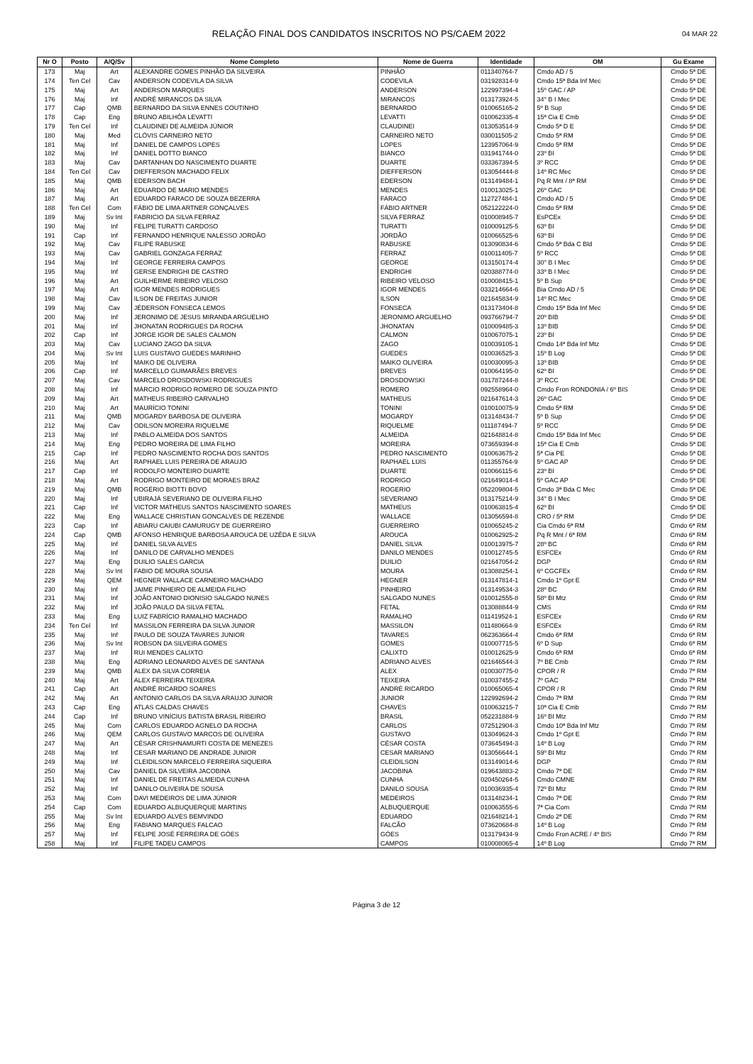RELAÇÃO FINAL DOS CANDIDATOS INSCRITOS NO PS/CAEM 2022
04 MAR 22
| Nr O | Posto | A/Q/Sv | Nome Completo | Nome de Guerra | Identidade | OM | Gu Exame |
| --- | --- | --- | --- | --- | --- | --- | --- |
| 173 | Maj | Art | ALEXANDRE GOMES PINHÃO DA SILVEIRA | PINHÃO | 011340764-7 | Cmdo AD / 5 | Cmdo 5ª DE |
| 174 | Ten Cel | Cav | ANDERSON CODEVILA DA SILVA | CODEVILA | 031928314-9 | Cmdo 15ª Bda Inf Mec | Cmdo 5ª DE |
| 175 | Maj | Art | ANDERSON MARQUES | ANDERSON | 122997394-4 | 15º GAC / AP | Cmdo 5ª DE |
| 176 | Maj | Inf | ANDRÉ MIRANCOS DA SILVA | MIRANCOS | 013173924-5 | 34° B I Mec | Cmdo 5ª DE |
| 177 | Cap | QMB | BERNARDO DA SILVA ENNES COUTINHO | BERNARDO | 010065165-2 | 5º B Sup | Cmdo 5ª DE |
| 178 | Cap | Eng | BRUNO ABILHÔA LEVATTI | LEVATTI | 010062335-4 | 15ª Cia E Cmb | Cmdo 5ª DE |
| 179 | Ten Cel | Inf | CLAUDINEI DE ALMEIDA JÚNIOR | CLAUDINEI | 013053514-9 | Cmdo 5ª D E | Cmdo 5ª DE |
| 180 | Maj | Med | CLÓVIS CARNEIRO NETO | CARNEIRO NETO | 030011505-2 | Cmdo 5ª RM | Cmdo 5ª DE |
| 181 | Maj | Inf | DANIEL DE CAMPOS LOPES | LOPES | 123957064-9 | Cmdo 5ª RM | Cmdo 5ª DE |
| 182 | Maj | Inf | DANIEL DOTTO BIANCO | BIANCO | 031941744-0 | 23º BI | Cmdo 5ª DE |
| 183 | Maj | Cav | DARTANHAN DO NASCIMENTO DUARTE | DUARTE | 033367394-5 | 3º RCC | Cmdo 5ª DE |
| 184 | Ten Cel | Cav | DIEFFERSON MACHADO FELIX | DIEFFERSON | 013054444-8 | 14º RC Mec | Cmdo 5ª DE |
| 185 | Maj | QMB | EDERSON BACH | EDERSON | 013149484-1 | Pq R Mnt / 8ª RM | Cmdo 5ª DE |
| 186 | Maj | Art | EDUARDO DE MARIO MENDES | MENDES | 010013025-1 | 26º GAC | Cmdo 5ª DE |
| 187 | Maj | Art | EDUARDO FARACO DE SOUZA BEZERRA | FARACO | 112727484-1 | Cmdo AD / 5 | Cmdo 5ª DE |
| 188 | Ten Cel | Com | FÁBIO DE LIMA ARTNER GONÇALVES | FÁBIO ARTNER | 052122224-0 | Cmdo 5ª RM | Cmdo 5ª DE |
| 189 | Maj | Sv Int | FABRICIO DA SILVA FERRAZ | SILVA FERRAZ | 010008945-7 | EsPCEx | Cmdo 5ª DE |
| 190 | Maj | Inf | FELIPE TURATTI CARDOSO | TURATTI | 010009125-5 | 63º BI | Cmdo 5ª DE |
| 191 | Cap | Inf | FERNANDO HENRIQUE NALESSO JORDÃO | JORDÃO | 010066525-6 | 63º BI | Cmdo 5ª DE |
| 192 | Maj | Cav | FILIPE RABUSKE | RABUSKE | 013090834-6 | Cmdo 5ª Bda C Bld | Cmdo 5ª DE |
| 193 | Maj | Cav | GABRIEL GONZAGA FERRAZ | FERRAZ | 010011405-7 | 5º RCC | Cmdo 5ª DE |
| 194 | Maj | Inf | GEORGE FERREIRA CAMPOS | GEORGE | 013150174-4 | 30° B I Mec | Cmdo 5ª DE |
| 195 | Maj | Inf | GERSE ENDRIGHI DE CASTRO | ENDRIGHI | 020388774-0 | 33º B I Mec | Cmdo 5ª DE |
| 196 | Maj | Art | GUILHERME RIBEIRO VELOSO | RIBEIRO VELOSO | 010008415-1 | 5º B Sup | Cmdo 5ª DE |
| 197 | Maj | Art | IGOR MENDES RODRIGUES | IGOR MENDES | 033214664-6 | Bia Cmdo AD / 5 | Cmdo 5ª DE |
| 198 | Maj | Cav | ILSON DE FREITAS JUNIOR | ILSON | 021645834-9 | 14º RC Mec | Cmdo 5ª DE |
| 199 | Maj | Cav | JÉDERSON FONSECA LEMOS | FONSECA | 013173404-8 | Cmdo 15ª Bda Inf Mec | Cmdo 5ª DE |
| 200 | Maj | Inf | JERONIMO DE JESUS MIRANDA ARGUELHO | JERONIMO ARGUELHO | 093766794-7 | 20º BIB | Cmdo 5ª DE |
| 201 | Maj | Inf | JHONATAN RODRIGUES DA ROCHA | JHONATAN | 010009485-3 | 13º BIB | Cmdo 5ª DE |
| 202 | Cap | Inf | JORGE IGOR DE SALES CALMON | CALMON | 010067075-1 | 23º BI | Cmdo 5ª DE |
| 203 | Maj | Cav | LUCIANO ZAGO DA SILVA | ZAGO | 010039105-1 | Cmdo 14ª Bda Inf Mtz | Cmdo 5ª DE |
| 204 | Maj | Sv Int | LUIS GUSTAVO GUEDES MARINHO | GUEDES | 010036525-3 | 15º B Log | Cmdo 5ª DE |
| 205 | Maj | Inf | MAIKO DE OLIVEIRA | MAIKO OLIVEIRA | 010030095-3 | 13º BIB | Cmdo 5ª DE |
| 206 | Cap | Inf | MARCELLO GUIMARÃES BREVES | BREVES | 010064195-0 | 62º BI | Cmdo 5ª DE |
| 207 | Maj | Cav | MARCELO DROSDOWSKI RODRIGUES | DROSDOWSKI | 031787244-8 | 3º RCC | Cmdo 5ª DE |
| 208 | Maj | Inf | MÁRCIO RODRIGO ROMERO DE SOUZA PINTO | ROMERO | 092558964-0 | Cmdo Fron RONDONIA / 6º BIS | Cmdo 5ª DE |
| 209 | Maj | Art | MATHEUS RIBEIRO CARVALHO | MATHEUS | 021647614-3 | 26º GAC | Cmdo 5ª DE |
| 210 | Maj | Art | MAURÍCIO TONINI | TONINI | 010010075-9 | Cmdo 5ª RM | Cmdo 5ª DE |
| 211 | Maj | QMB | MOGARDY BARBOSA DE OLIVEIRA | MOGARDY | 013148434-7 | 5º B Sup | Cmdo 5ª DE |
| 212 | Maj | Cav | ODILSON MOREIRA RIQUELME | RIQUELME | 011187494-7 | 5º RCC | Cmdo 5ª DE |
| 213 | Maj | Inf | PABLO ALMEIDA DOS SANTOS | ALMEIDA | 021648814-8 | Cmdo 15ª Bda Inf Mec | Cmdo 5ª DE |
| 214 | Maj | Eng | PEDRO MOREIRA DE LIMA FILHO | MOREIRA | 073659394-8 | 15ª Cia E Cmb | Cmdo 5ª DE |
| 215 | Cap | Inf | PEDRO NASCIMENTO ROCHA DOS SANTOS | PEDRO NASCIMENTO | 010063675-2 | 5ª Cia PE | Cmdo 5ª DE |
| 216 | Maj | Art | RAPHAEL LUIS PEREIRA DE ARAUJO | RAPHAEL LUIS | 011355764-9 | 5º GAC AP | Cmdo 5ª DE |
| 217 | Cap | Inf | RODOLFO MONTEIRO DUARTE | DUARTE | 010066115-6 | 23º BI | Cmdo 5ª DE |
| 218 | Maj | Art | RODRIGO MONTEIRO DE MORAES BRAZ | RODRIGO | 021649014-4 | 5º GAC AP | Cmdo 5ª DE |
| 219 | Maj | QMB | ROGÉRIO BIOTTI BOVO | ROGERIO | 052209804-5 | Cmdo 3ª Bda C Mec | Cmdo 5ª DE |
| 220 | Maj | Inf | UBIRAJÁ SEVERIANO DE OLIVEIRA FILHO | SEVERIANO | 013175214-9 | 34° B I Mec | Cmdo 5ª DE |
| 221 | Cap | Inf | VICTOR MATHEUS SANTOS NASCIMENTO SOARES | MATHEUS | 010063815-4 | 62º BI | Cmdo 5ª DE |
| 222 | Maj | Eng | WALLACE CHRISTIAN GONCALVES DE REZENDE | WALLACE | 013056594-8 | CRO / 5ª RM | Cmdo 5ª DE |
| 223 | Cap | Inf | ABIARU CAIUBI CAMURUGY DE GUERREIRO | GUERREIRO | 010065245-2 | Cia Cmdo 6ª RM | Cmdo 6ª RM |
| 224 | Cap | QMB | AFONSO HENRIQUE BARBOSA AROUCA DE UZÊDA E SILVA | AROUCA | 010062925-2 | Pq R Mnt / 6ª RM | Cmdo 6ª RM |
| 225 | Maj | Inf | DANIEL SILVA ALVES | DANIEL SILVA | 010013975-7 | 28º BC | Cmdo 6ª RM |
| 226 | Maj | Inf | DANILO DE CARVALHO MENDES | DANILO MENDES | 010012745-5 | ESFCEx | Cmdo 6ª RM |
| 227 | Maj | Eng | DUILIO SALES GARCIA | DUILIO | 021647054-2 | DGP | Cmdo 6ª RM |
| 228 | Maj | Sv Int | FABIO DE MOURA SOUSA | MOURA | 013088254-1 | 6º CGCFEx | Cmdo 6ª RM |
| 229 | Maj | QEM | HEGNER WALLACE CARNEIRO MACHADO | HEGNER | 013147814-1 | Cmdo 1º Gpt E | Cmdo 6ª RM |
| 230 | Maj | Inf | JAIME PINHEIRO DE ALMEIDA FILHO | PINHEIRO | 013149534-3 | 28º BC | Cmdo 6ª RM |
| 231 | Maj | Inf | JOÃO ANTONIO DIONISIO SALGADO NUNES | SALGADO NUNES | 010012555-8 | 58º BI Mtz | Cmdo 6ª RM |
| 232 | Maj | Inf | JOÃO PAULO DA SILVA FETAL | FETAL | 013088844-9 | CMS | Cmdo 6ª RM |
| 233 | Maj | Eng | LUIZ FABRÍCIO RAMALHO MACHADO | RAMALHO | 011419524-1 | ESFCEx | Cmdo 6ª RM |
| 234 | Ten Cel | Inf | MASSILON FERREIRA DA SILVA JUNIOR | MASSILON | 011480664-9 | ESFCEx | Cmdo 6ª RM |
| 235 | Maj | Inf | PAULO DE SOUZA TAVARES JUNIOR | TAVARES | 062363664-4 | Cmdo 6ª RM | Cmdo 6ª RM |
| 236 | Maj | Sv Int | ROBSON DA SILVEIRA GOMES | GOMES | 010007715-5 | 6º D Sup | Cmdo 6ª RM |
| 237 | Maj | Inf | RUI MENDES CALIXTO | CALIXTO | 010012625-9 | Cmdo 6ª RM | Cmdo 6ª RM |
| 238 | Maj | Eng | ADRIANO LEONARDO ALVES DE SANTANA | ADRIANO ALVES | 021646544-3 | 7º BE Cmb | Cmdo 7ª RM |
| 239 | Maj | QMB | ALEX DA SILVA CORREIA | ALEX | 010030775-0 | CPOR / R | Cmdo 7ª RM |
| 240 | Maj | Art | ALEX FERREIRA TEIXEIRA | TEIXEIRA | 010037455-2 | 7º GAC | Cmdo 7ª RM |
| 241 | Cap | Art | ANDRÉ RICARDO SOARES | ANDRÉ RICARDO | 010065065-4 | CPOR / R | Cmdo 7ª RM |
| 242 | Maj | Art | ANTONIO CARLOS DA SILVA ARAUJO JUNIOR | JUNIOR | 122992694-2 | Cmdo 7ª RM | Cmdo 7ª RM |
| 243 | Cap | Eng | ATLAS CALDAS CHAVES | CHAVES | 010063215-7 | 10ª Cia E Cmb | Cmdo 7ª RM |
| 244 | Cap | Inf | BRUNO VINÍCIUS BATISTA BRASIL RIBEIRO | BRASIL | 052231884-9 | 16º BI Mtz | Cmdo 7ª RM |
| 245 | Maj | Com | CARLOS EDUARDO AGNELO DA ROCHA | CARLOS | 072512904-3 | Cmdo 10ª Bda Inf Mtz | Cmdo 7ª RM |
| 246 | Maj | QEM | CARLOS GUSTAVO MARCOS DE OLIVEIRA | GUSTAVO | 013049624-3 | Cmdo 1º Gpt E | Cmdo 7ª RM |
| 247 | Maj | Art | CÉSAR CRISHNAMURTI COSTA DE MENEZES | CÉSAR COSTA | 073645494-3 | 14º B Log | Cmdo 7ª RM |
| 248 | Maj | Inf | CESAR MARIANO DE ANDRADE JUNIOR | CESAR MARIANO | 013056644-1 | 59º BI Mtz | Cmdo 7ª RM |
| 249 | Maj | Inf | CLEIDILSON MARCELO FERREIRA SIQUEIRA | CLEIDILSON | 013149014-6 | DGP | Cmdo 7ª RM |
| 250 | Maj | Cav | DANIEL DA SILVEIRA JACOBINA | JACOBINA | 019643883-2 | Cmdo 7ª DE | Cmdo 7ª RM |
| 251 | Maj | Inf | DANIEL DE FREITAS ALMEIDA CUNHA | CUNHA | 020450264-5 | Cmdo CMNE | Cmdo 7ª RM |
| 252 | Maj | Inf | DANILO OLIVEIRA DE SOUSA | DANILO SOUSA | 010036935-4 | 72º BI Mtz | Cmdo 7ª RM |
| 253 | Maj | Com | DAVI MEDEIROS DE LIMA JÚNIOR | MEDEIROS | 013148234-1 | Cmdo 7ª DE | Cmdo 7ª RM |
| 254 | Cap | Com | EDUARDO ALBUQUERQUE MARTINS | ALBUQUERQUE | 010063555-6 | 7ª Cia Com | Cmdo 7ª RM |
| 255 | Maj | Sv Int | EDUARDO ALVES BEMVINDO | EDUARDO | 021648214-1 | Cmdo 2ª DE | Cmdo 7ª RM |
| 256 | Maj | Eng | FABIANO MARQUES FALCAO | FALCÃO | 073620684-8 | 14º B Log | Cmdo 7ª RM |
| 257 | Maj | Inf | FELIPE JOSÉ FERREIRA DE GÓES | GÓES | 013179434-9 | Cmdo Fron ACRE / 4º BIS | Cmdo 7ª RM |
| 258 | Maj | Inf | FILIPE TADEU CAMPOS | CAMPOS | 010008065-4 | 14º B Log | Cmdo 7ª RM |
Página 3 de 12